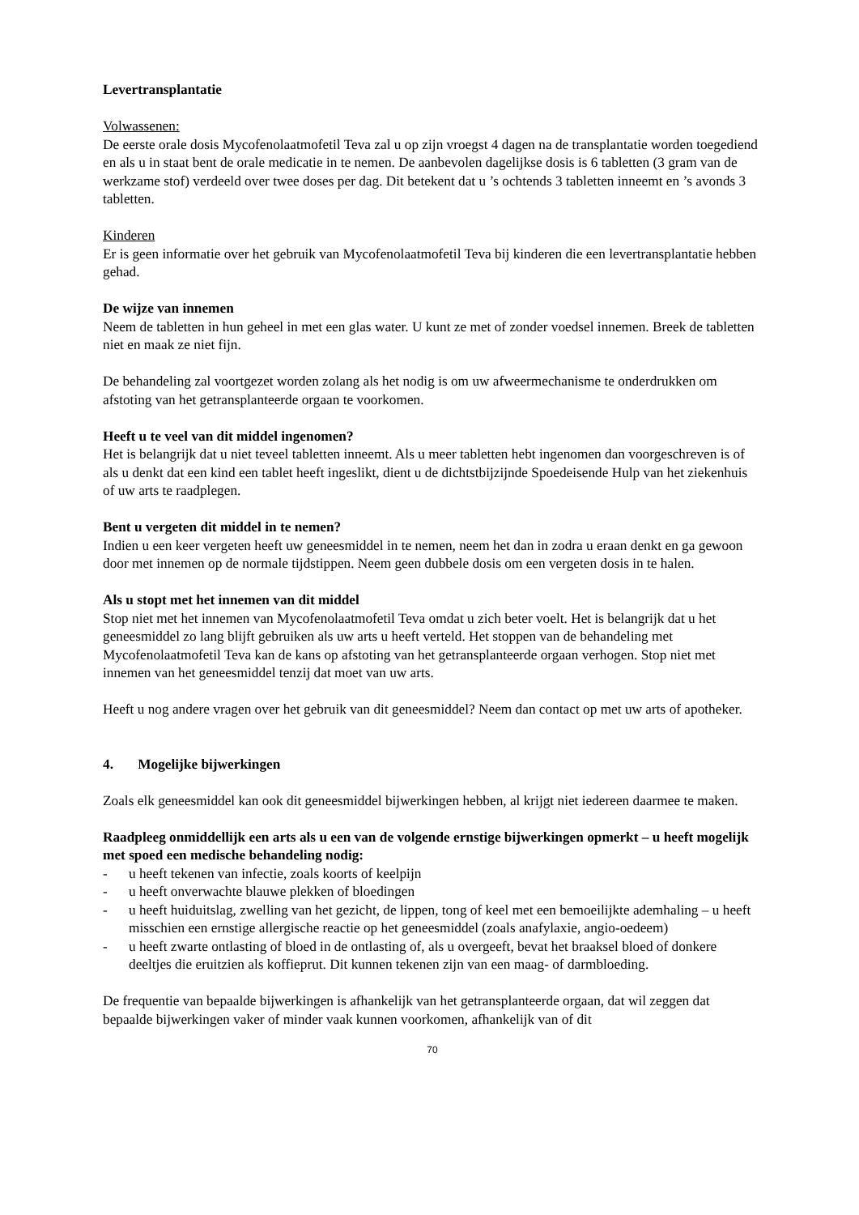Levertransplantatie
Volwassenen:
De eerste orale dosis Mycofenolaatmofetil Teva zal u op zijn vroegst 4 dagen na de transplantatie worden toegediend en als u in staat bent de orale medicatie in te nemen. De aanbevolen dagelijkse dosis is 6 tabletten (3 gram van de werkzame stof) verdeeld over twee doses per dag. Dit betekent dat u ’s ochtends 3 tabletten inneemt en ’s avonds 3 tabletten.
Kinderen
Er is geen informatie over het gebruik van Mycofenolaatmofetil Teva bij kinderen die een levertransplantatie hebben gehad.
De wijze van innemen
Neem de tabletten in hun geheel in met een glas water. U kunt ze met of zonder voedsel innemen. Breek de tabletten niet en maak ze niet fijn.
De behandeling zal voortgezet worden zolang als het nodig is om uw afweermechanisme te onderdrukken om afstoting van het getransplanteerde orgaan te voorkomen.
Heeft u te veel van dit middel ingenomen?
Het is belangrijk dat u niet teveel tabletten inneemt. Als u meer tabletten hebt ingenomen dan voorgeschreven is of als u denkt dat een kind een tablet heeft ingeslikt, dient u de dichtstbijzijnde Spoedeisende Hulp van het ziekenhuis of uw arts te raadplegen.
Bent u vergeten dit middel in te nemen?
Indien u een keer vergeten heeft uw geneesmiddel in te nemen, neem het dan in zodra u eraan denkt en ga gewoon door met innemen op de normale tijdstippen. Neem geen dubbele dosis om een vergeten dosis in te halen.
Als u stopt met het innemen van dit middel
Stop niet met het innemen van Mycofenolaatmofetil Teva omdat u zich beter voelt. Het is belangrijk dat u het geneesmiddel zo lang blijft gebruiken als uw arts u heeft verteld. Het stoppen van de behandeling met Mycofenolaatmofetil Teva kan de kans op afstoting van het getransplanteerde orgaan verhogen. Stop niet met innemen van het geneesmiddel tenzij dat moet van uw arts.
Heeft u nog andere vragen over het gebruik van dit geneesmiddel? Neem dan contact op met uw arts of apotheker.
4. Mogelijke bijwerkingen
Zoals elk geneesmiddel kan ook dit geneesmiddel bijwerkingen hebben, al krijgt niet iedereen daarmee te maken.
Raadpleeg onmiddellijk een arts als u een van de volgende ernstige bijwerkingen opmerkt – u heeft mogelijk met spoed een medische behandeling nodig:
- u heeft tekenen van infectie, zoals koorts of keelpijn
- u heeft onverwachte blauwe plekken of bloedingen
- u heeft huiduitslag, zwelling van het gezicht, de lippen, tong of keel met een bemoeilijkte ademhaling – u heeft misschien een ernstige allergische reactie op het geneesmiddel (zoals anafylaxie, angio-oedeem)
- u heeft zwarte ontlasting of bloed in de ontlasting of, als u overgeeft, bevat het braaksel bloed of donkere deeltjes die eruitzien als koffieprut. Dit kunnen tekenen zijn van een maag- of darmbloeding.
De frequentie van bepaalde bijwerkingen is afhankelijk van het getransplanteerde orgaan, dat wil zeggen dat bepaalde bijwerkingen vaker of minder vaak kunnen voorkomen, afhankelijk van of dit
70